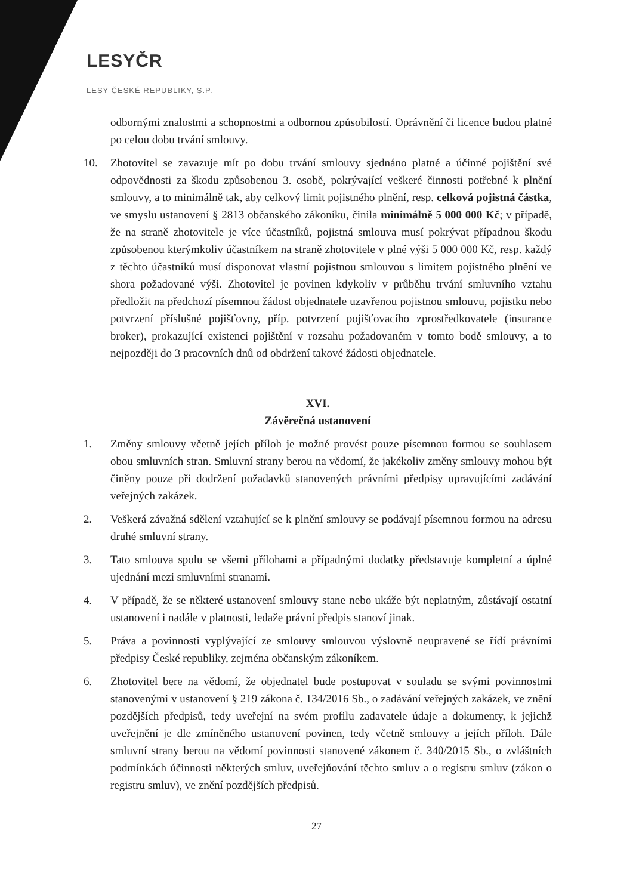LESYČR
LESY ČESKÉ REPUBLIKY, S.P.
odbornými znalostmi a schopnostmi a odbornou způsobilostí. Oprávnění či licence budou platné po celou dobu trvání smlouvy.
10. Zhotovitel se zavazuje mít po dobu trvání smlouvy sjednáno platné a účinné pojištění své odpovědnosti za škodu způsobenou 3. osobě, pokrývající veškeré činnosti potřebné k plnění smlouvy, a to minimálně tak, aby celkový limit pojistného plnění, resp. celková pojistná částka, ve smyslu ustanovení § 2813 občanského zákoníku, činila minimálně 5 000 000 Kč; v případě, že na straně zhotovitele je více účastníků, pojistná smlouva musí pokrývat případnou škodu způsobenou kterýmkoliv účastníkem na straně zhotovitele v plné výši 5 000 000 Kč, resp. každý z těchto účastníků musí disponovat vlastní pojistnou smlouvou s limitem pojistného plnění ve shora požadované výši. Zhotovitel je povinen kdykoliv v průběhu trvání smluvního vztahu předložit na předchozí písemnou žádost objednatele uzavřenou pojistnou smlouvu, pojistku nebo potvrzení příslušné pojišťovny, příp. potvrzení pojišťovacího zprostředkovatele (insurance broker), prokazující existenci pojištění v rozsahu požadovaném v tomto bodě smlouvy, a to nejpozději do 3 pracovních dnů od obdržení takové žádosti objednatele.
XVI.
Závěrečná ustanovení
1. Změny smlouvy včetně jejích příloh je možné provést pouze písemnou formou se souhlasem obou smluvních stran. Smluvní strany berou na vědomí, že jakékoliv změny smlouvy mohou být činěny pouze při dodržení požadavků stanovených právními předpisy upravujícími zadávání veřejných zakázek.
2. Veškerá závažná sdělení vztahující se k plnění smlouvy se podávají písemnou formou na adresu druhé smluvní strany.
3. Tato smlouva spolu se všemi přílohami a případnými dodatky představuje kompletní a úplné ujednání mezi smluvními stranami.
4. V případě, že se některé ustanovení smlouvy stane nebo ukáže být neplatným, zůstávají ostatní ustanovení i nadále v platnosti, ledaže právní předpis stanoví jinak.
5. Práva a povinnosti vyplývající ze smlouvy smlouvou výslovně neupravené se řídí právními předpisy České republiky, zejména občanským zákoníkem.
6. Zhotovitel bere na vědomí, že objednatel bude postupovat v souladu se svými povinnostmi stanovenými v ustanovení § 219 zákona č. 134/2016 Sb., o zadávání veřejných zakázek, ve znění pozdějších předpisů, tedy uveřejní na svém profilu zadavatele údaje a dokumenty, k jejichž uveřejnění je dle zmíněného ustanovení povinen, tedy včetně smlouvy a jejích příloh. Dále smluvní strany berou na vědomí povinnosti stanovené zákonem č. 340/2015 Sb., o zvláštních podmínkách účinnosti některých smluv, uveřejňování těchto smluv a o registru smluv (zákon o registru smluv), ve znění pozdějších předpisů.
27